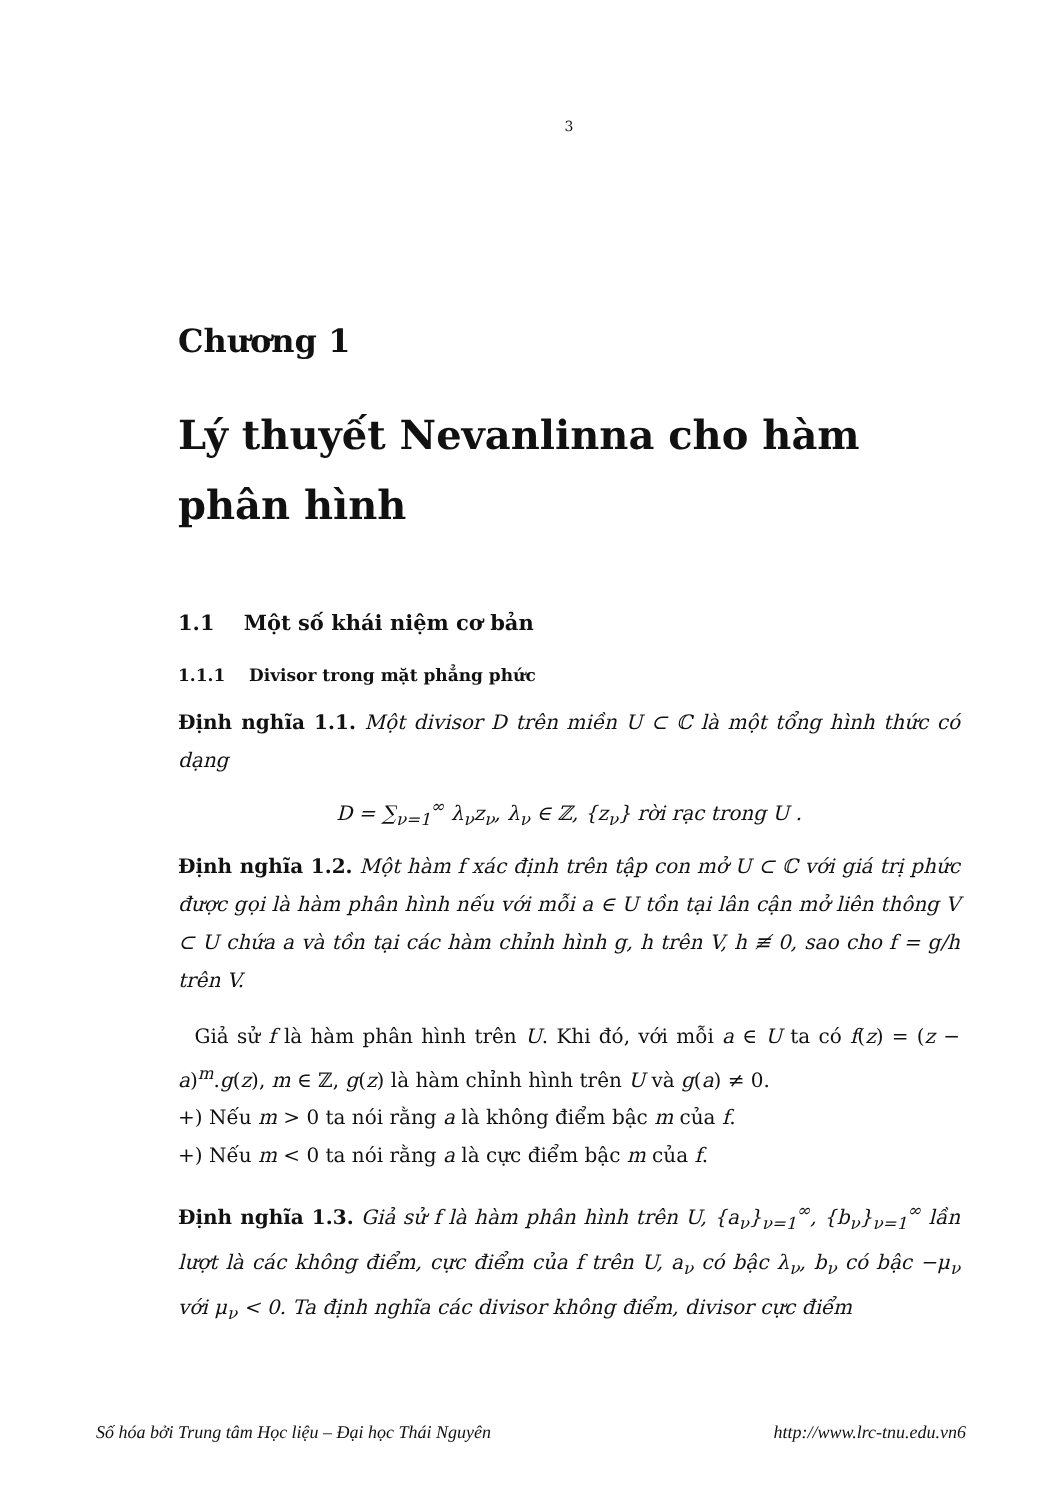3
Chương 1
Lý thuyết Nevanlinna cho hàm phân hình
1.1 Một số khái niệm cơ bản
1.1.1 Divisor trong mặt phẳng phức
Định nghĩa 1.1. Một divisor D trên miền U ⊂ ℂ là một tổng hình thức có dạng
D = ∑<sub>ν=1</sub><sup>∞</sup> λ<sub>ν</sub>z<sub>ν</sub>, λ<sub>ν</sub> ∈ ℤ, {z<sub>ν</sub>} rời rạc trong U .
Định nghĩa 1.2. Một hàm f xác định trên tập con mở U ⊂ ℂ với giá trị phức được gọi là hàm phân hình nếu với mỗi a ∈ U tồn tại lân cận mở liên thông V ⊂ U chứa a và tồn tại các hàm chỉnh hình g, h trên V, h ≢ 0, sao cho f = g/h trên V.
Giả sử f là hàm phân hình trên U. Khi đó, với mỗi a ∈ U ta có f(z) = (z − a)<sup>m</sup>.g(z), m ∈ ℤ, g(z) là hàm chỉnh hình trên U và g(a) ≠ 0.
+) Nếu m > 0 ta nói rằng a là không điểm bậc m của f.
+) Nếu m < 0 ta nói rằng a là cực điểm bậc m của f.
Định nghĩa 1.3. Giả sử f là hàm phân hình trên U, {a<sub>ν</sub>}<sub>ν=1</sub><sup>∞</sup>, {b<sub>ν</sub>}<sub>ν=1</sub><sup>∞</sup> lần lượt là các không điểm, cực điểm của f trên U, a<sub>ν</sub> có bậc λ<sub>ν</sub>, b<sub>ν</sub> có bậc −μ<sub>ν</sub> với μ<sub>ν</sub> < 0. Ta định nghĩa các divisor không điểm, divisor cực điểm
Số hóa bởi Trung tâm Học liệu – Đại học Thái Nguyên http://www.lrc-tnu.edu.vn6